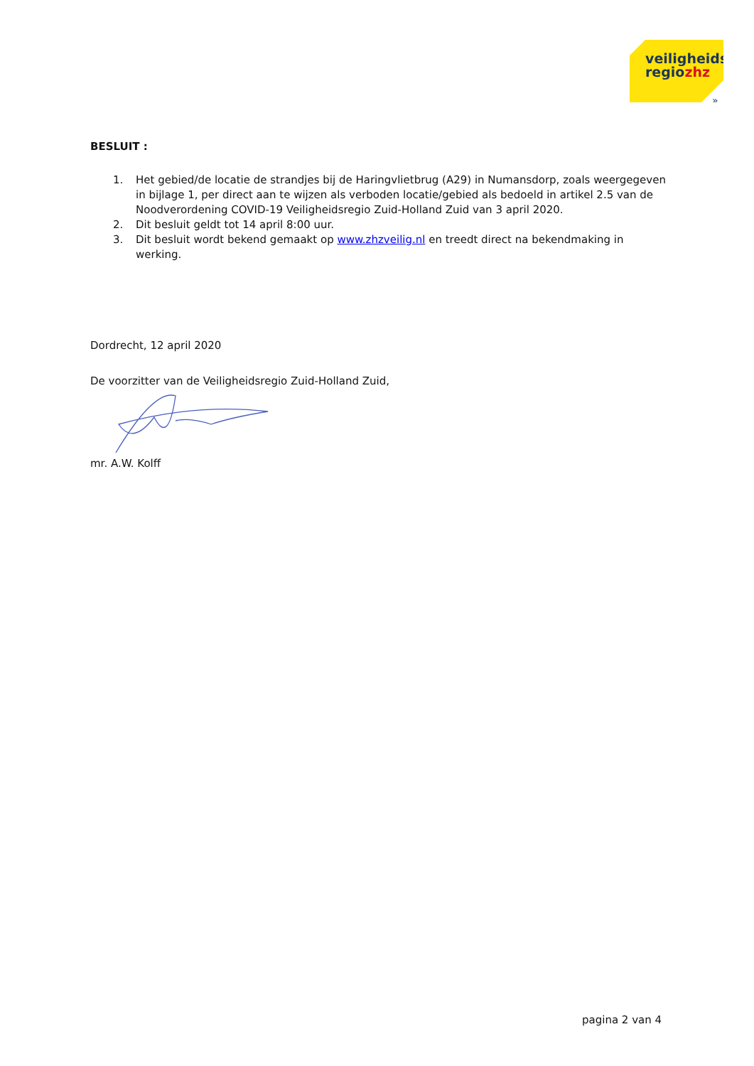veiligheids
regiozhz
»
BESLUIT :
1. Het gebied/de locatie de strandjes bij de Haringvlietbrug (A29) in Numansdorp, zoals weergegeven in bijlage 1, per direct aan te wijzen als verboden locatie/gebied als bedoeld in artikel 2.5 van de Noodverordening COVID-19 Veiligheidsregio Zuid-Holland Zuid van 3 april 2020.
2. Dit besluit geldt tot 14 april 8:00 uur.
3. Dit besluit wordt bekend gemaakt op www.zhzveilig.nl en treedt direct na bekendmaking in werking.
Dordrecht, 12 april 2020
De voorzitter van de Veiligheidsregio Zuid-Holland Zuid,
mr. A.W. Kolff
pagina 2 van 4